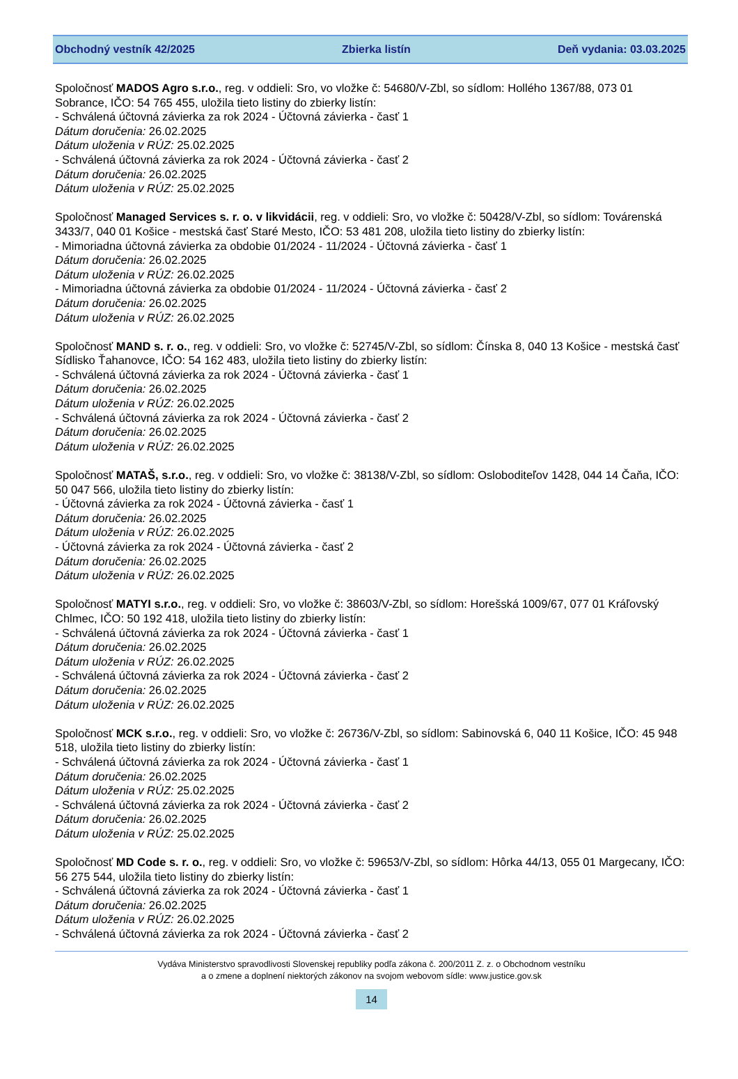Obchodný vestník 42/2025 Zbierka listín Deň vydania: 03.03.2025
Spoločnosť MADOS Agro s.r.o., reg. v oddieli: Sro, vo vložke č: 54680/V-Zbl, so sídlom: Hollého 1367/88, 073 01 Sobrance, IČO: 54 765 455, uložila tieto listiny do zbierky listín:
- Schválená účtovná závierka za rok 2024 - Účtovná závierka - časť 1
Dátum doručenia: 26.02.2025
Dátum uloženia v RÚZ: 25.02.2025
- Schválená účtovná závierka za rok 2024 - Účtovná závierka - časť 2
Dátum doručenia: 26.02.2025
Dátum uloženia v RÚZ: 25.02.2025
Spoločnosť Managed Services s. r. o. v likvidácii, reg. v oddieli: Sro, vo vložke č: 50428/V-Zbl, so sídlom: Továrenská 3433/7, 040 01 Košice - mestská časť Staré Mesto, IČO: 53 481 208, uložila tieto listiny do zbierky listín:
- Mimoriadna účtovná závierka za obdobie 01/2024 - 11/2024 - Účtovná závierka - časť 1
Dátum doručenia: 26.02.2025
Dátum uloženia v RÚZ: 26.02.2025
- Mimoriadna účtovná závierka za obdobie 01/2024 - 11/2024 - Účtovná závierka - časť 2
Dátum doručenia: 26.02.2025
Dátum uloženia v RÚZ: 26.02.2025
Spoločnosť MAND s. r. o., reg. v oddieli: Sro, vo vložke č: 52745/V-Zbl, so sídlom: Čínska 8, 040 13 Košice - mestská časť Sídlisko Ťahanovce, IČO: 54 162 483, uložila tieto listiny do zbierky listín:
- Schválená účtovná závierka za rok 2024 - Účtovná závierka - časť 1
Dátum doručenia: 26.02.2025
Dátum uloženia v RÚZ: 26.02.2025
- Schválená účtovná závierka za rok 2024 - Účtovná závierka - časť 2
Dátum doručenia: 26.02.2025
Dátum uloženia v RÚZ: 26.02.2025
Spoločnosť MATAŠ, s.r.o., reg. v oddieli: Sro, vo vložke č: 38138/V-Zbl, so sídlom: Osloboditeľov 1428, 044 14 Čaňa, IČO: 50 047 566, uložila tieto listiny do zbierky listín:
- Účtovná závierka za rok 2024 - Účtovná závierka - časť 1
Dátum doručenia: 26.02.2025
Dátum uloženia v RÚZ: 26.02.2025
- Účtovná závierka za rok 2024 - Účtovná závierka - časť 2
Dátum doručenia: 26.02.2025
Dátum uloženia v RÚZ: 26.02.2025
Spoločnosť MATYI s.r.o., reg. v oddieli: Sro, vo vložke č: 38603/V-Zbl, so sídlom: Horešská 1009/67, 077 01 Kráľovský Chlmec, IČO: 50 192 418, uložila tieto listiny do zbierky listín:
- Schválená účtovná závierka za rok 2024 - Účtovná závierka - časť 1
Dátum doručenia: 26.02.2025
Dátum uloženia v RÚZ: 26.02.2025
- Schválená účtovná závierka za rok 2024 - Účtovná závierka - časť 2
Dátum doručenia: 26.02.2025
Dátum uloženia v RÚZ: 26.02.2025
Spoločnosť MCK s.r.o., reg. v oddieli: Sro, vo vložke č: 26736/V-Zbl, so sídlom: Sabinovská 6, 040 11 Košice, IČO: 45 948 518, uložila tieto listiny do zbierky listín:
- Schválená účtovná závierka za rok 2024 - Účtovná závierka - časť 1
Dátum doručenia: 26.02.2025
Dátum uloženia v RÚZ: 25.02.2025
- Schválená účtovná závierka za rok 2024 - Účtovná závierka - časť 2
Dátum doručenia: 26.02.2025
Dátum uloženia v RÚZ: 25.02.2025
Spoločnosť MD Code s. r. o., reg. v oddieli: Sro, vo vložke č: 59653/V-Zbl, so sídlom: Hôrka 44/13, 055 01 Margecany, IČO: 56 275 544, uložila tieto listiny do zbierky listín:
- Schválená účtovná závierka za rok 2024 - Účtovná závierka - časť 1
Dátum doručenia: 26.02.2025
Dátum uloženia v RÚZ: 26.02.2025
- Schválená účtovná závierka za rok 2024 - Účtovná závierka - časť 2
Vydáva Ministerstvo spravodlivosti Slovenskej republiky podľa zákona č. 200/2011 Z. z. o Obchodnom vestníku
a o zmene a doplnení niektorých zákonov na svojom webovom sídle: www.justice.gov.sk
14